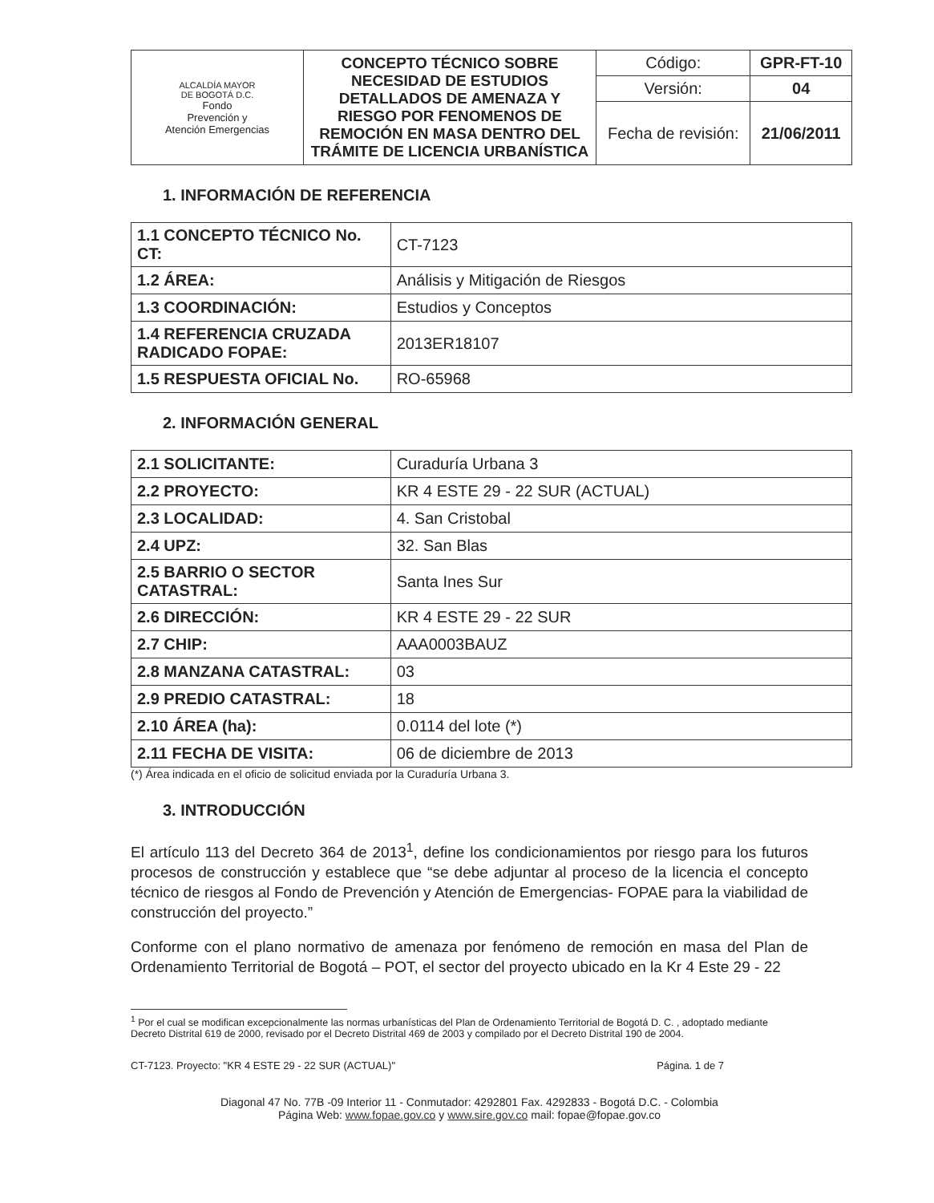| ALCALDÍA MAYOR DE BOGOTÁ D.C. Fondo Prevención y Atención Emergencias | CONCEPTO TÉCNICO SOBRE NECESIDAD DE ESTUDIOS DETALLADOS DE AMENAZA Y RIESGO POR FENOMENOS DE REMOCIÓN EN MASA DENTRO DEL TRÁMITE DE LICENCIA URBANÍSTICA | Código: | GPR-FT-10 |
| | | Versión: | 04 |
| | | Fecha de revisión: | 21/06/2011 |
1. INFORMACIÓN DE REFERENCIA
| 1.1 CONCEPTO TÉCNICO No. CT: | CT-7123 |
| 1.2 ÁREA: | Análisis y Mitigación de Riesgos |
| 1.3 COORDINACIÓN: | Estudios y Conceptos |
| 1.4 REFERENCIA CRUZADA RADICADO FOPAE: | 2013ER18107 |
| 1.5 RESPUESTA OFICIAL No. | RO-65968 |
2. INFORMACIÓN GENERAL
| 2.1 SOLICITANTE: | Curaduría Urbana 3 |
| 2.2 PROYECTO: | KR 4 ESTE 29 - 22 SUR (ACTUAL) |
| 2.3 LOCALIDAD: | 4. San Cristobal |
| 2.4 UPZ: | 32. San Blas |
| 2.5 BARRIO O SECTOR CATASTRAL: | Santa Ines Sur |
| 2.6 DIRECCIÓN: | KR 4 ESTE 29 - 22 SUR |
| 2.7 CHIP: | AAA0003BAUZ |
| 2.8 MANZANA CATASTRAL: | 03 |
| 2.9 PREDIO CATASTRAL: | 18 |
| 2.10 ÁREA (ha): | 0.0114 del lote (*) |
| 2.11 FECHA DE VISITA: | 06 de diciembre de 2013 |
(*) Área indicada en el oficio de solicitud enviada por la Curaduría Urbana 3.
3. INTRODUCCIÓN
El artículo 113 del Decreto 364 de 2013<sup>1</sup>, define los condicionamientos por riesgo para los futuros procesos de construcción y establece que “se debe adjuntar al proceso de la licencia el concepto técnico de riesgos al Fondo de Prevención y Atención de Emergencias- FOPAE para la viabilidad de construcción del proyecto.”
Conforme con el plano normativo de amenaza por fenómeno de remoción en masa del Plan de Ordenamiento Territorial de Bogotá – POT, el sector del proyecto ubicado en la Kr 4 Este 29 - 22
<sup>1</sup> Por el cual se modifican excepcionalmente las normas urbanísticas del Plan de Ordenamiento Territorial de Bogotá D. C. , adoptado mediante Decreto Distrital 619 de 2000, revisado por el Decreto Distrital 469 de 2003 y compilado por el Decreto Distrital 190 de 2004.
CT-7123. Proyecto: "KR 4 ESTE 29 - 22 SUR (ACTUAL)" Página. 1 de 7
Diagonal 47 No. 77B -09 Interior 11 - Conmutador: 4292801 Fax. 4292833 - Bogotá D.C. - Colombia
Página Web: www.fopae.gov.co y www.sire.gov.co mail: fopae@fopae.gov.co